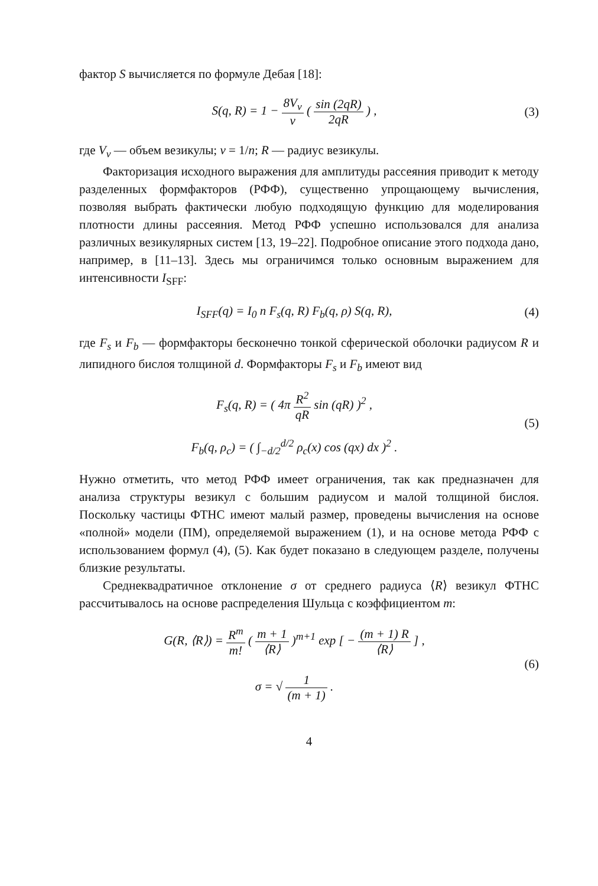фактор S вычисляется по формуле Дебая [18]:
S(q, R) = 1 − 8V<sub>ν</sub> ν ( sin (2qR) 2qR ) ,
(3)
где V<sub>ν</sub> — объем везикулы; ν = 1/n; R — радиус везикулы.
Факторизация исходного выражения для амплитуды рассеяния приводит к методу разделенных формфакторов (РФФ), существенно упрощающему вычисления, позволяя выбрать фактически любую подходящую функцию для моделирования плотности длины рассеяния. Метод РФФ успешно использовался для анализа различных везикулярных систем [13, 19–22]. Подробное описание этого подхода дано, например, в [11–13]. Здесь мы ограничимся только основным выражением для интенсивности I<sub>SFF</sub>:
I<sub>SFF</sub>(q) = I<sub>0</sub> n F<sub>s</sub>(q, R) F<sub>b</sub>(q, ρ) S(q, R),
(4)
где F<sub>s</sub> и F<sub>b</sub> — формфакторы бесконечно тонкой сферической оболочки радиусом R и липидного бислоя толщиной d. Формфакторы F<sub>s</sub> и F<sub>b</sub> имеют вид
F<sub>s</sub>(q, R) = ( 4π R<sup>2</sup> qR sin (qR) )<sup>2</sup> ,
F<sub>b</sub>(q, ρ<sub>c</sub>) = ( ∫<sub>−d/2</sub><sup>d/2</sup> ρ<sub>c</sub>(x) cos (qx) dx )<sup>2</sup> .
(5)
Нужно отметить, что метод РФФ имеет ограничения, так как предназначен для анализа структуры везикул с большим радиусом и малой толщиной бислоя. Поскольку частицы ФТНС имеют малый размер, проведены вычисления на основе «полной» модели (ПМ), определяемой выражением (1), и на основе метода РФФ с использованием формул (4), (5). Как будет показано в следующем разделе, получены близкие результаты.
Среднеквадратичное отклонение σ от среднего радиуса ⟨R⟩ везикул ФТНС рассчитывалось на основе распределения Шульца с коэффициентом m:
G(R, ⟨R⟩) = R<sup>m</sup> m! ( m + 1 ⟨R⟩ )<sup>m+1</sup> exp [ − (m + 1) R ⟨R⟩ ] ,
σ = √ 1 (m + 1) .
(6)
4